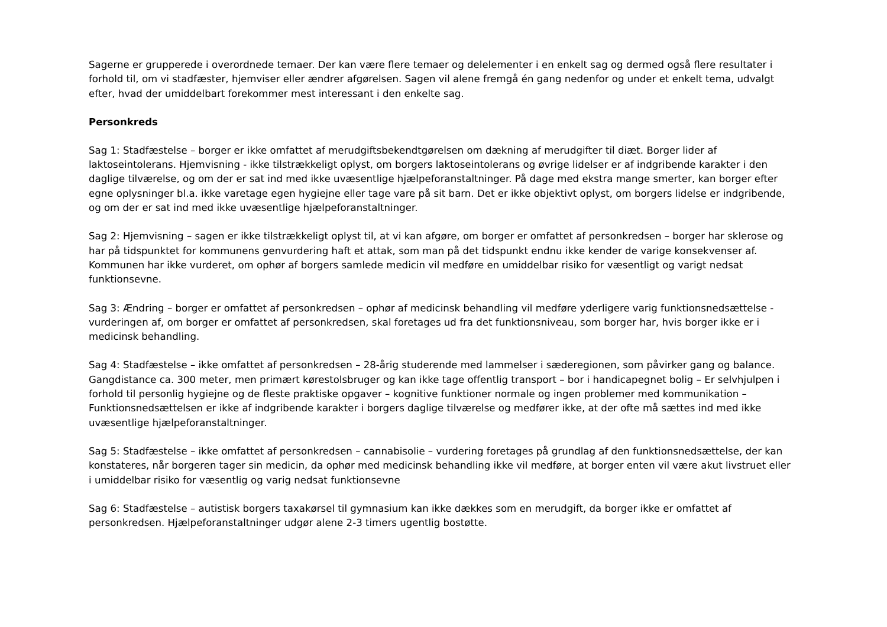Sagerne er grupperede i overordnede temaer. Der kan være flere temaer og delelementer i en enkelt sag og dermed også flere resultater i forhold til, om vi stadfæster, hjemviser eller ændrer afgørelsen. Sagen vil alene fremgå én gang nedenfor og under et enkelt tema, udvalgt efter, hvad der umiddelbart forekommer mest interessant i den enkelte sag.
Personkreds
Sag 1: Stadfæstelse – borger er ikke omfattet af merudgiftsbekendtgørelsen om dækning af merudgifter til diæt. Borger lider af laktoseintolerans. Hjemvisning - ikke tilstrækkeligt oplyst, om borgers laktoseintolerans og øvrige lidelser er af indgribende karakter i den daglige tilværelse, og om der er sat ind med ikke uvæsentlige hjælpeforanstaltninger. På dage med ekstra mange smerter, kan borger efter egne oplysninger bl.a. ikke varetage egen hygiejne eller tage vare på sit barn. Det er ikke objektivt oplyst, om borgers lidelse er indgribende, og om der er sat ind med ikke uvæsentlige hjælpeforanstaltninger.
Sag 2: Hjemvisning – sagen er ikke tilstrækkeligt oplyst til, at vi kan afgøre, om borger er omfattet af personkredsen – borger har sklerose og har på tidspunktet for kommunens genvurdering haft et attak, som man på det tidspunkt endnu ikke kender de varige konsekvenser af. Kommunen har ikke vurderet, om ophør af borgers samlede medicin vil medføre en umiddelbar risiko for væsentligt og varigt nedsat funktionsevne.
Sag 3: Ændring – borger er omfattet af personkredsen – ophør af medicinsk behandling vil medføre yderligere varig funktionsnedsættelse - vurderingen af, om borger er omfattet af personkredsen, skal foretages ud fra det funktionsniveau, som borger har, hvis borger ikke er i medicinsk behandling.
Sag 4: Stadfæstelse – ikke omfattet af personkredsen – 28-årig studerende med lammelser i sæderegionen, som påvirker gang og balance. Gangdistance ca. 300 meter, men primært kørestolsbruger og kan ikke tage offentlig transport – bor i handicapegnet bolig – Er selvhjulpen i forhold til personlig hygiejne og de fleste praktiske opgaver – kognitive funktioner normale og ingen problemer med kommunikation – Funktionsnedsættelsen er ikke af indgribende karakter i borgers daglige tilværelse og medfører ikke, at der ofte må sættes ind med ikke uvæsentlige hjælpeforanstaltninger.
Sag 5: Stadfæstelse – ikke omfattet af personkredsen – cannabisolie – vurdering foretages på grundlag af den funktionsnedsættelse, der kan konstateres, når borgeren tager sin medicin, da ophør med medicinsk behandling ikke vil medføre, at borger enten vil være akut livstruet eller i umiddelbar risiko for væsentlig og varig nedsat funktionsevne
Sag 6: Stadfæstelse – autistisk borgers taxakørsel til gymnasium kan ikke dækkes som en merudgift, da borger ikke er omfattet af personkredsen. Hjælpeforanstaltninger udgør alene 2-3 timers ugentlig bostøtte.